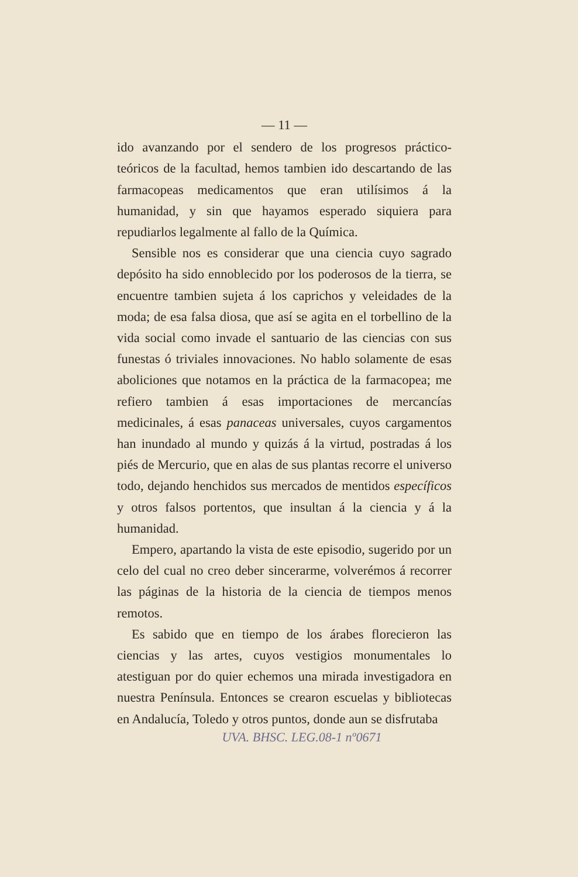— 11 —
ido avanzando por el sendero de los progresos práctico-teóricos de la facultad, hemos tambien ido descartando de las farmacopeas medicamentos que eran utilísimos á la humanidad, y sin que hayamos esperado siquiera para repudiarlos legalmente al fallo de la Química.
Sensible nos es considerar que una ciencia cuyo sagrado depósito ha sido ennoblecido por los poderosos de la tierra, se encuentre tambien sujeta á los caprichos y veleidades de la moda; de esa falsa diosa, que así se agita en el torbellino de la vida social como invade el santuario de las ciencias con sus funestas ó triviales innovaciones. No hablo solamente de esas aboliciones que notamos en la práctica de la farmacopea; me refiero tambien á esas importaciones de mercancías medicinales, á esas panaceas universales, cuyos cargamentos han inundado al mundo y quizás á la virtud, postradas á los piés de Mercurio, que en alas de sus plantas recorre el universo todo, dejando henchidos sus mercados de mentidos específicos y otros falsos portentos, que insultan á la ciencia y á la humanidad.
Empero, apartando la vista de este episodio, sugerido por un celo del cual no creo deber sincerarme, volverémos á recorrer las páginas de la historia de la ciencia de tiempos menos remotos.
Es sabido que en tiempo de los árabes florecieron las ciencias y las artes, cuyos vestigios monumentales lo atestiguan por do quier echemos una mirada investigadora en nuestra Península. Entonces se crearon escuelas y bibliotecas en Andalucía, Toledo y otros puntos, donde aun se disfrutaba
UVA. BHSC. LEG.08-1 nº0671